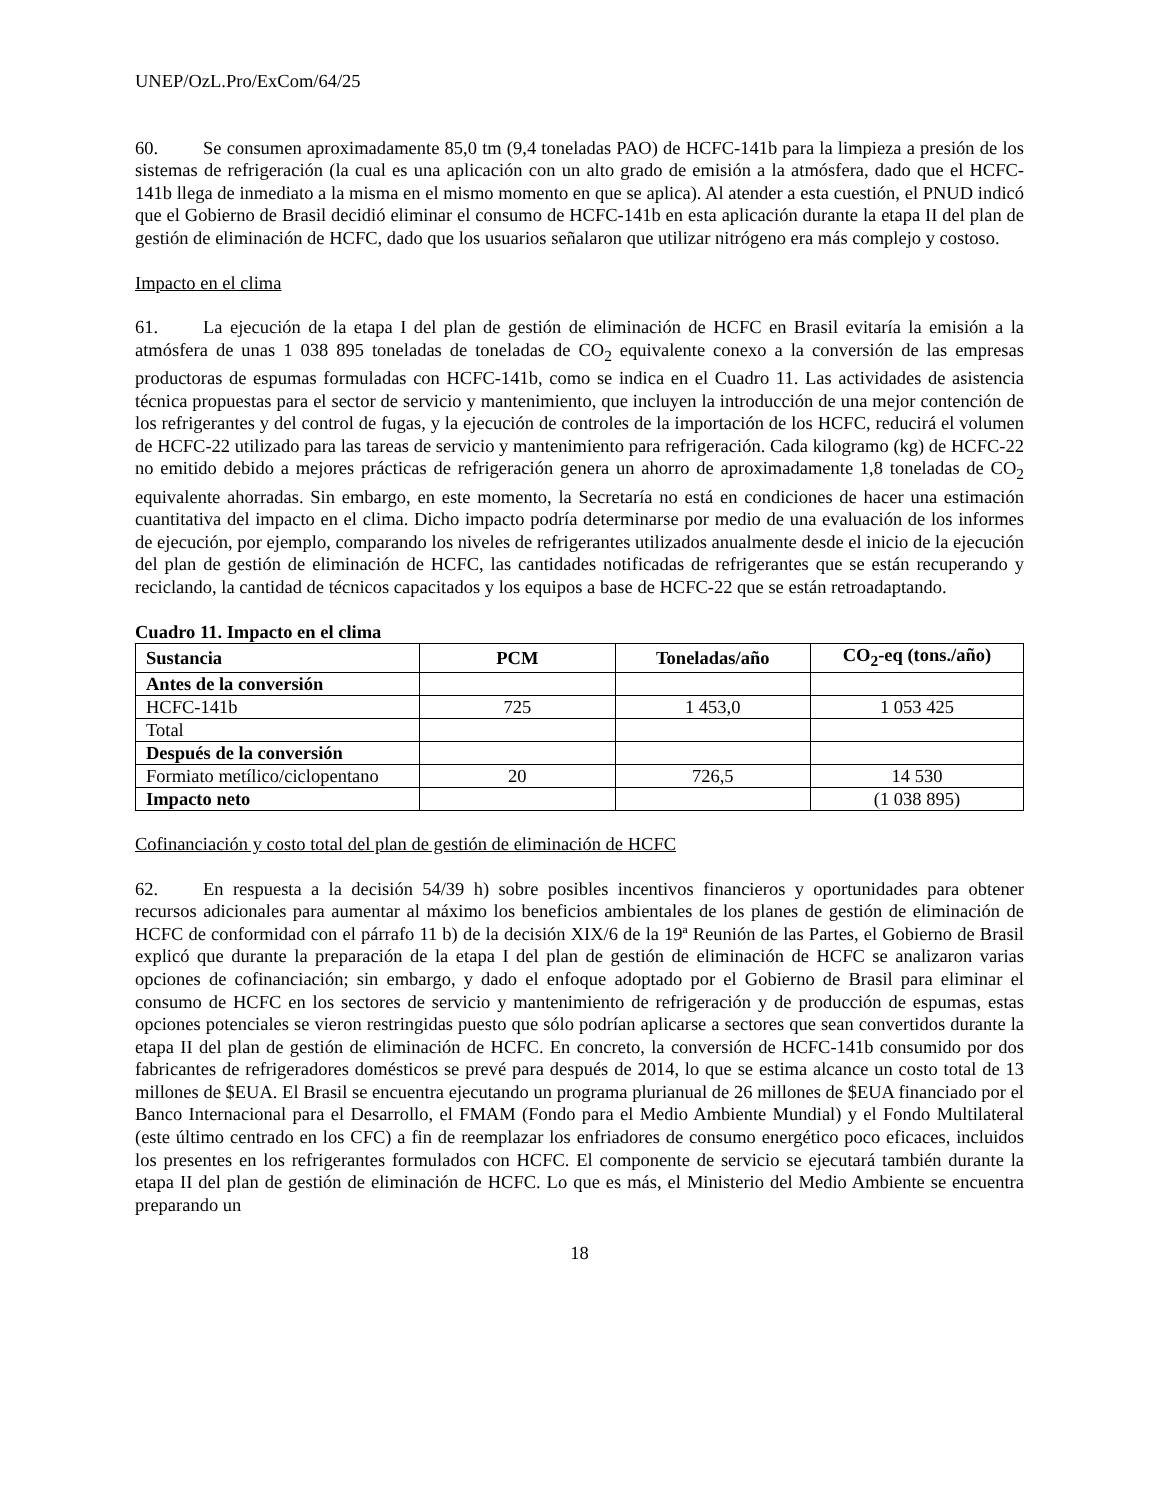UNEP/OzL.Pro/ExCom/64/25
60. Se consumen aproximadamente 85,0 tm (9,4 toneladas PAO) de HCFC-141b para la limpieza a presión de los sistemas de refrigeración (la cual es una aplicación con un alto grado de emisión a la atmósfera, dado que el HCFC-141b llega de inmediato a la misma en el mismo momento en que se aplica). Al atender a esta cuestión, el PNUD indicó que el Gobierno de Brasil decidió eliminar el consumo de HCFC-141b en esta aplicación durante la etapa II del plan de gestión de eliminación de HCFC, dado que los usuarios señalaron que utilizar nitrógeno era más complejo y costoso.
Impacto en el clima
61. La ejecución de la etapa I del plan de gestión de eliminación de HCFC en Brasil evitaría la emisión a la atmósfera de unas 1 038 895 toneladas de toneladas de CO<sub>2</sub> equivalente conexo a la conversión de las empresas productoras de espumas formuladas con HCFC-141b, como se indica en el Cuadro 11. Las actividades de asistencia técnica propuestas para el sector de servicio y mantenimiento, que incluyen la introducción de una mejor contención de los refrigerantes y del control de fugas, y la ejecución de controles de la importación de los HCFC, reducirá el volumen de HCFC-22 utilizado para las tareas de servicio y mantenimiento para refrigeración. Cada kilogramo (kg) de HCFC-22 no emitido debido a mejores prácticas de refrigeración genera un ahorro de aproximadamente 1,8 toneladas de CO<sub>2</sub> equivalente ahorradas. Sin embargo, en este momento, la Secretaría no está en condiciones de hacer una estimación cuantitativa del impacto en el clima. Dicho impacto podría determinarse por medio de una evaluación de los informes de ejecución, por ejemplo, comparando los niveles de refrigerantes utilizados anualmente desde el inicio de la ejecución del plan de gestión de eliminación de HCFC, las cantidades notificadas de refrigerantes que se están recuperando y reciclando, la cantidad de técnicos capacitados y los equipos a base de HCFC-22 que se están retroadaptando.
Cuadro 11. Impacto en el clima
| Sustancia | PCM | Toneladas/año | CO<sub>2</sub>-eq (tons./año) |
| --- | --- | --- | --- |
| Antes de la conversión | | | |
| HCFC-141b | 725 | 1 453,0 | 1 053 425 |
| Total | | | |
| Después de la conversión | | | |
| Formiato metílico/ciclopentano | 20 | 726,5 | 14 530 |
| Impacto neto | | | (1 038 895) |
Cofinanciación y costo total del plan de gestión de eliminación de HCFC
62. En respuesta a la decisión 54/39 h) sobre posibles incentivos financieros y oportunidades para obtener recursos adicionales para aumentar al máximo los beneficios ambientales de los planes de gestión de eliminación de HCFC de conformidad con el párrafo 11 b) de la decisión XIX/6 de la 19ª Reunión de las Partes, el Gobierno de Brasil explicó que durante la preparación de la etapa I del plan de gestión de eliminación de HCFC se analizaron varias opciones de cofinanciación; sin embargo, y dado el enfoque adoptado por el Gobierno de Brasil para eliminar el consumo de HCFC en los sectores de servicio y mantenimiento de refrigeración y de producción de espumas, estas opciones potenciales se vieron restringidas puesto que sólo podrían aplicarse a sectores que sean convertidos durante la etapa II del plan de gestión de eliminación de HCFC. En concreto, la conversión de HCFC-141b consumido por dos fabricantes de refrigeradores domésticos se prevé para después de 2014, lo que se estima alcance un costo total de 13 millones de $EUA. El Brasil se encuentra ejecutando un programa plurianual de 26 millones de $EUA financiado por el Banco Internacional para el Desarrollo, el FMAM (Fondo para el Medio Ambiente Mundial) y el Fondo Multilateral (este último centrado en los CFC) a fin de reemplazar los enfriadores de consumo energético poco eficaces, incluidos los presentes en los refrigerantes formulados con HCFC. El componente de servicio se ejecutará también durante la etapa II del plan de gestión de eliminación de HCFC. Lo que es más, el Ministerio del Medio Ambiente se encuentra preparando un
18